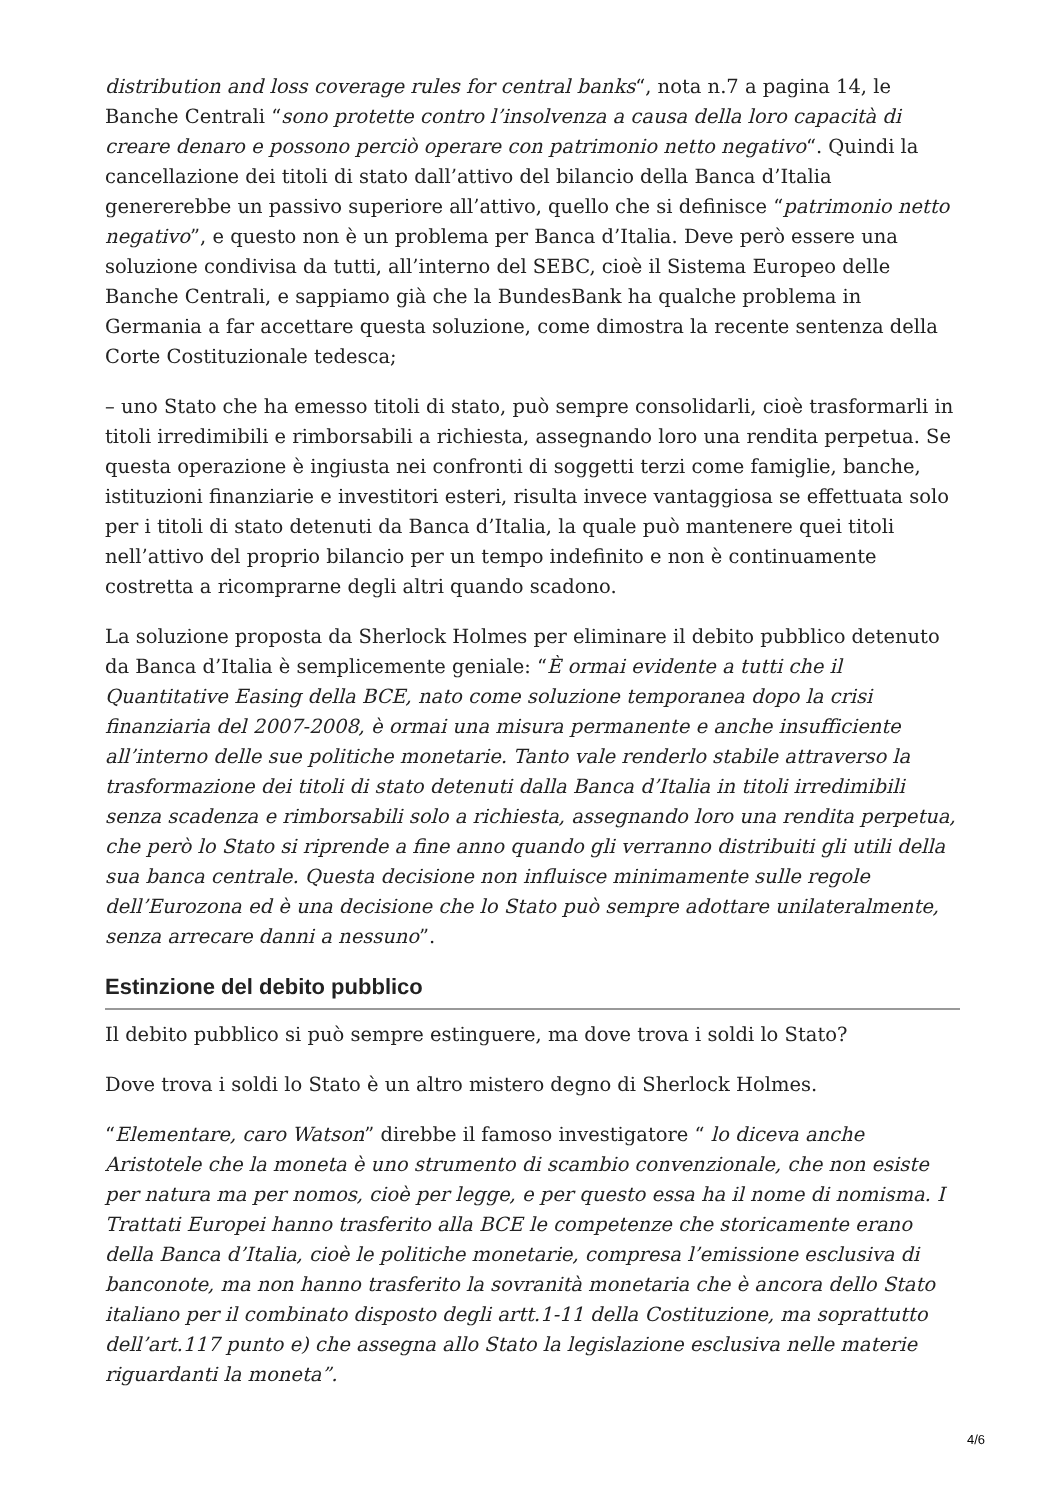distribution and loss coverage rules for central banks“, nota n.7 a pagina 14, le Banche Centrali “sono protette contro l’insolvenza a causa della loro capacità di creare denaro e possono perciò operare con patrimonio netto negativo“. Quindi la cancellazione dei titoli di stato dall’attivo del bilancio della Banca d’Italia genererebbe un passivo superiore all’attivo, quello che si definisce “patrimonio netto negativo”, e questo non è un problema per Banca d’Italia. Deve però essere una soluzione condivisa da tutti, all’interno del SEBC, cioè il Sistema Europeo delle Banche Centrali, e sappiamo già che la BundesBank ha qualche problema in Germania a far accettare questa soluzione, come dimostra la recente sentenza della Corte Costituzionale tedesca;
– uno Stato che ha emesso titoli di stato, può sempre consolidarli, cioè trasformarli in titoli irredimibili e rimborsabili a richiesta, assegnando loro una rendita perpetua. Se questa operazione è ingiusta nei confronti di soggetti terzi come famiglie, banche, istituzioni finanziarie e investitori esteri, risulta invece vantaggiosa se effettuata solo per i titoli di stato detenuti da Banca d’Italia, la quale può mantenere quei titoli nell’attivo del proprio bilancio per un tempo indefinito e non è continuamente costretta a ricomprarne degli altri quando scadono.
La soluzione proposta da Sherlock Holmes per eliminare il debito pubblico detenuto da Banca d’Italia è semplicemente geniale: “È ormai evidente a tutti che il Quantitative Easing della BCE, nato come soluzione temporanea dopo la crisi finanziaria del 2007-2008, è ormai una misura permanente e anche insufficiente all’interno delle sue politiche monetarie. Tanto vale renderlo stabile attraverso la trasformazione dei titoli di stato detenuti dalla Banca d’Italia in titoli irredimibili senza scadenza e rimborsabili solo a richiesta, assegnando loro una rendita perpetua, che però lo Stato si riprende a fine anno quando gli verranno distribuiti gli utili della sua banca centrale. Questa decisione non influisce minimamente sulle regole dell’Eurozona ed è una decisione che lo Stato può sempre adottare unilateralmente, senza arrecare danni a nessuno”.
Estinzione del debito pubblico
Il debito pubblico si può sempre estinguere, ma dove trova i soldi lo Stato?
Dove trova i soldi lo Stato è un altro mistero degno di Sherlock Holmes.
“Elementare, caro Watson” direbbe il famoso investigatore “ lo diceva anche Aristotele che la moneta è uno strumento di scambio convenzionale, che non esiste per natura ma per nomos, cioè per legge, e per questo essa ha il nome di nomisma. I Trattati Europei hanno trasferito alla BCE le competenze che storicamente erano della Banca d’Italia, cioè le politiche monetarie, compresa l’emissione esclusiva di banconote, ma non hanno trasferito la sovranità monetaria che è ancora dello Stato italiano per il combinato disposto degli artt.1-11 della Costituzione, ma soprattutto dell’art.117 punto e) che assegna allo Stato la legislazione esclusiva nelle materie riguardanti la moneta”.
4/6